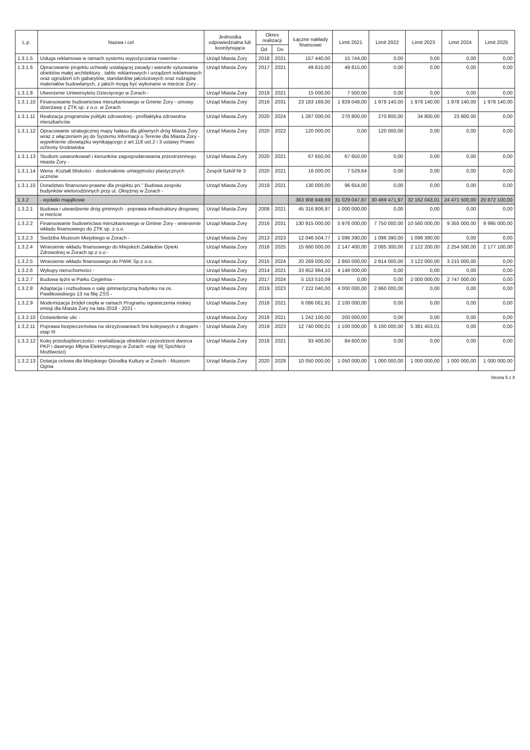| L.p. | Nazwa i cel | Jednostka odpowiedzialna lub koordynująca | Okres realizacji | | Łączne nakłady finansowe | Limit 2021 | Limit 2022 | Limit 2023 | Limit 2024 | Limit 2025 |
| --- | --- | --- | --- | --- | --- | --- | --- | --- | --- | --- |
| | | | Od | Do | | | | | | |
| 1.3.1.5 | Usługa reklamowa w ramach systemu wypożyczania rowerów - | Urząd Miasta Żory | 2018 | 2021 | 157 440,00 | 15 744,00 | 0,00 | 0,00 | 0,00 | 0,00 |
| 1.3.1.6 | Opracowanie projektu uchwały ustalającej zasady i warunki sytuowania obiektów małej architektury , tablic reklamowych i urządzeń reklamowych oraz ogrodzeń ich gabarytów, standardów jakościowych oraz rodzajów materiałów budowlanych, z jakich mogą być wykonane w mieście Żory - | Urząd Miasta Żory | 2017 | 2021 | 49 815,00 | 49 815,00 | 0,00 | 0,00 | 0,00 | 0,00 |
| 1.3.1.8 | Utworzenie Uniwersytetu Dziecięcego w Żorach - | Urząd Miasta Żory | 2019 | 2021 | 15 000,00 | 7 500,00 | 0,00 | 0,00 | 0,00 | 0,00 |
| 1.3.1.10 | Finansowanie budownictwa mieszkaniowego w Gminie Żory - umowy dzierżawy z ZTK sp. z o.o. w Żorach | Urząd Miasta Żory | 2016 | 2031 | 23 183 169,00 | 1 929 048,00 | 1 978 140,00 | 1 978 140,00 | 1 978 140,00 | 1 978 140,00 |
| 1.3.1.11 | Realizacja programów polityki zdrowotnej - profilaktyka zdrowotna mieszkańców | Urząd Miasta Żory | 2020 | 2024 | 1 287 000,00 | 270 800,00 | 270 800,00 | 34 800,00 | 23 800,00 | 0,00 |
| 1.3.1.12 | Opracowanie strategicznej mapy hałasu dla głównych dróg Miasta Żory wraz z włączeniem jej do Systemu Informacji o Terenie dla Miasta Żory - wypełnienie obowiązku wynikającego z art.118 ust.2 i 3 ustawy Prawo ochrony środowiska | Urząd Miasta Żory | 2020 | 2022 | 120 000,00 | 0,00 | 120 000,00 | 0,00 | 0,00 | 0,00 |
| 1.3.1.13 | Studium uwarunkowań i kierunków zagospodarowania przestrzennego miasta Żory - | Urząd Miasta Żory | 2020 | 2021 | 67 650,00 | 67 650,00 | 0,00 | 0,00 | 0,00 | 0,00 |
| 1.3.1.14 | Wena -Kształt bliskości - doskonalenie umiejętności plastycznych uczniów | Zespół Szkół Nr 3 | 2020 | 2021 | 16 000,00 | 7 529,64 | 0,00 | 0,00 | 0,00 | 0,00 |
| 1.3.1.15 | Doradztwo finansowo-prawne dla projektu pn." Budowa zespołu budynków wielorodzinnych przy ul. Okrężnej w Żorach - | Urząd Miasta Żory | 2019 | 2021 | 130 000,00 | 96 654,00 | 0,00 | 0,00 | 0,00 | 0,00 |
| 1.3.2 | - wydatki majątkowe | | | | 363 908 848,69 | 31 029 047,87 | 30 469 471,97 | 32 162 043,01 | 24 471 500,00 | 20 872 100,00 |
| 1.3.2.1 | Budowa i utwardzenie dróg gminnych - poprawa infrastruktury drogowej w mieście | Urząd Miasta Żory | 2008 | 2021 | 45 316 806,97 | 1 000 000,00 | 0,00 | 0,00 | 0,00 | 0,00 |
| 1.3.2.2 | Finansowanie budownictwa mieszkaniowego w Gminie Żory - wniesienie wkładu finansowego do ZTK sp. z o.o. | Urząd Miasta Żory | 2016 | 2031 | 130 915 000,00 | 5 976 000,00 | 7 750 000,00 | 10 560 000,00 | 9 355 000,00 | 9 995 000,00 |
| 1.3.2.3 | Siedziba Muzeum Miejskiego w Żorach - | Urząd Miasta Żory | 2013 | 2023 | 12 046 504,77 | 1 096 390,00 | 1 096 390,00 | 1 096 390,00 | 0,00 | 0,00 |
| 1.3.2.4 | Wniesienie wkładu finansowego do Miejskich Zakładów Opieki Zdrowotnej w Żorach sp.z o.o - | Urząd Miasta Żory | 2016 | 2025 | 15 660 000,00 | 2 147 400,00 | 2 085 300,00 | 2 122 200,00 | 2 254 500,00 | 2 177 100,00 |
| 1.3.2.5 | Wniesienie wkładu finansowego do PWiK Sp.z o.o. | Urząd Miasta Żory | 2015 | 2024 | 20 269 000,00 | 2 860 000,00 | 2 814 000,00 | 3 122 000,00 | 3 215 000,00 | 0,00 |
| 1.3.2.6 | Wykupy nieruchomości - | Urząd Miasta Żory | 2014 | 2021 | 33 652 964,10 | 4 148 000,00 | 0,00 | 0,00 | 0,00 | 0,00 |
| 1.3.2.7 | Budowa tężni w Parku Cegielnia - | Urząd Miasta Żory | 2017 | 2024 | 5 153 510,09 | 0,00 | 0,00 | 2 000 000,00 | 2 747 000,00 | 0,00 |
| 1.3.2.8 | Adaptacja i rozbudowa o salę gimnastyczną budynku na os. Pawlikowskiego 13 na filię ZSS - | Urząd Miasta Żory | 2019 | 2023 | 7 222 040,00 | 4 000 000,00 | 2 860 000,00 | 0,00 | 0,00 | 0,00 |
| 1.3.2.9 | Modernizacja źródeł ciepła w ramach Programu ograniczenia niskiej emisji dla Miasta Żory na lata 2018 - 2021 - | Urząd Miasta Żory | 2018 | 2021 | 6 086 061,91 | 2 100 000,00 | 0,00 | 0,00 | 0,00 | 0,00 |
| 1.3.2.10 | Doświetlenie ulic - | Urząd Miasta Żory | 2018 | 2021 | 1 242 100,00 | 200 000,00 | 0,00 | 0,00 | 0,00 | 0,00 |
| 1.3.2.11 | Poprawa bezpieczeństwa na skrzyżowaniach linii kolejowych z drogami - etap III | Urząd Miasta Żory | 2019 | 2023 | 12 740 000,01 | 1 100 000,00 | 6 100 000,00 | 5 381 453,01 | 0,00 | 0,00 |
| 1.3.2.12 | Kolej przedsiębiorczości - rewitalizacja obiektów i przestrzeni dworca PKP i dawnego Młyna Elektrycznego w Żorach -etap III( Spichlerz Możliwości) | Urząd Miasta Żory | 2018 | 2021 | 93 400,00 | 84 600,00 | 0,00 | 0,00 | 0,00 | 0,00 |
| 1.3.2.13 | Dotacja celowa dla Miejskiego Ośrodka Kultury w Żorach - Muzeum Ognia | Urząd Miasta Żory | 2020 | 2029 | 10 050 000,00 | 1 050 000,00 | 1 000 000,00 | 1 000 000,00 | 1 000 000,00 | 1 000 000,00 |
Strona 5 z 8